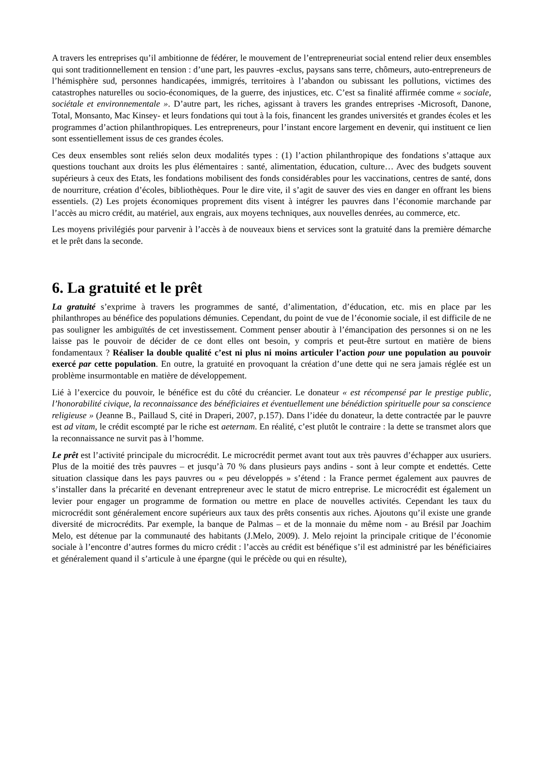A travers les entreprises qu’il ambitionne de fédérer, le mouvement de l’entrepreneuriat social entend relier deux ensembles qui sont traditionnellement en tension : d’une part, les pauvres -exclus, paysans sans terre, chômeurs, auto-entrepreneurs de l’hémisphère sud, personnes handicapées, immigrés, territoires à l’abandon ou subissant les pollutions, victimes des catastrophes naturelles ou socio-économiques, de la guerre, des injustices, etc. C’est sa finalité affirmée comme « sociale, sociétale et environnementale ». D’autre part, les riches, agissant à travers les grandes entreprises -Microsoft, Danone, Total, Monsanto, Mac Kinsey- et leurs fondations qui tout à la fois, financent les grandes universités et grandes écoles et les programmes d’action philanthropiques. Les entrepreneurs, pour l’instant encore largement en devenir, qui instituent ce lien sont essentiellement issus de ces grandes écoles.
Ces deux ensembles sont reliés selon deux modalités types : (1) l’action philanthropique des fondations s’attaque aux questions touchant aux droits les plus élémentaires : santé, alimentation, éducation, culture… Avec des budgets souvent supérieurs à ceux des Etats, les fondations mobilisent des fonds considérables pour les vaccinations, centres de santé, dons de nourriture, création d’écoles, bibliothèques. Pour le dire vite, il s’agit de sauver des vies en danger en offrant les biens essentiels. (2) Les projets économiques proprement dits visent à intégrer les pauvres dans l’économie marchande par l’accès au micro crédit, au matériel, aux engrais, aux moyens techniques, aux nouvelles denrées, au commerce, etc.
Les moyens privilégiés pour parvenir à l’accès à de nouveaux biens et services sont la gratuité dans la première démarche et le prêt dans la seconde.
6. La gratuité et le prêt
La gratuité s’exprime à travers les programmes de santé, d’alimentation, d’éducation, etc. mis en place par les philanthropes au bénéfice des populations démunies. Cependant, du point de vue de l’économie sociale, il est difficile de ne pas souligner les ambiguïtés de cet investissement. Comment penser aboutir à l’émancipation des personnes si on ne les laisse pas le pouvoir de décider de ce dont elles ont besoin, y compris et peut-être surtout en matière de biens fondamentaux ? Réaliser la double qualité c’est ni plus ni moins articuler l’action pour une population au pouvoir exercé par cette population. En outre, la gratuité en provoquant la création d’une dette qui ne sera jamais réglée est un problème insurmontable en matière de développement.
Lié à l’exercice du pouvoir, le bénéfice est du côté du créancier. Le donateur « est récompensé par le prestige public, l’honorabilité civique, la reconnaissance des bénéficiaires et éventuellement une bénédiction spirituelle pour sa conscience religieuse » (Jeanne B., Paillaud S, cité in Draperi, 2007, p.157). Dans l’idée du donateur, la dette contractée par le pauvre est ad vitam, le crédit escompté par le riche est aeternam. En réalité, c’est plutôt le contraire : la dette se transmet alors que la reconnaissance ne survit pas à l’homme.
Le prêt est l’activité principale du microcrédit. Le microcrédit permet avant tout aux très pauvres d’échapper aux usuriers. Plus de la moitié des très pauvres – et jusqu’à 70 % dans plusieurs pays andins - sont à leur compte et endettés. Cette situation classique dans les pays pauvres ou « peu développés » s’étend : la France permet également aux pauvres de s’installer dans la précarité en devenant entrepreneur avec le statut de micro entreprise. Le microcrédit est également un levier pour engager un programme de formation ou mettre en place de nouvelles activités. Cependant les taux du microcrédit sont généralement encore supérieurs aux taux des prêts consentis aux riches. Ajoutons qu’il existe une grande diversité de microcrédits. Par exemple, la banque de Palmas – et de la monnaie du même nom - au Brésil par Joachim Melo, est détenue par la communauté des habitants (J.Melo, 2009). J. Melo rejoint la principale critique de l’économie sociale à l’encontre d’autres formes du micro crédit : l’accès au crédit est bénéfique s’il est administré par les bénéficiaires et généralement quand il s’articule à une épargne (qui le précède ou qui en résulte),